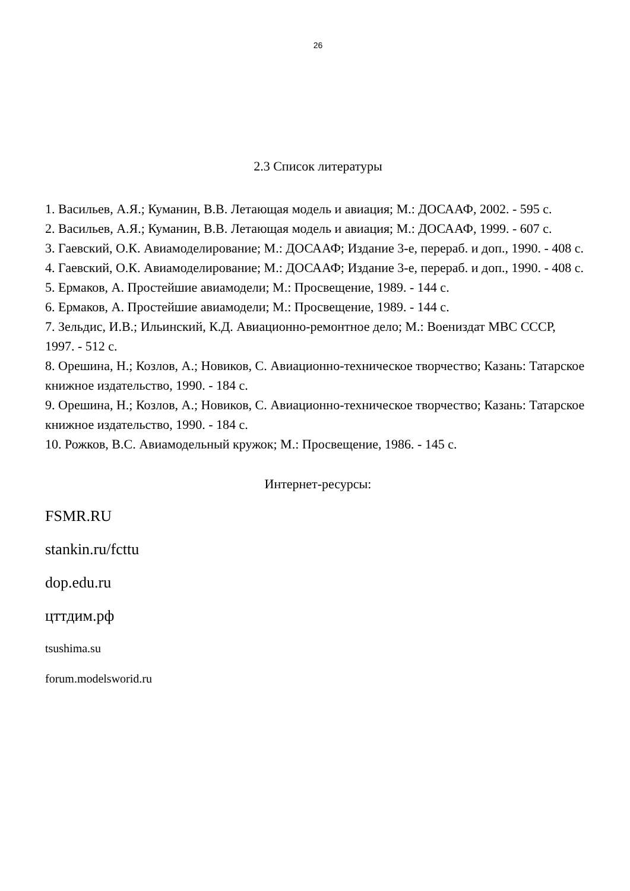26
2.3 Список литературы
1. Васильев, А.Я.; Куманин, В.В. Летающая модель и авиация; М.: ДОСААФ, 2002. - 595 с.
2. Васильев, А.Я.; Куманин, В.В. Летающая модель и авиация; М.: ДОСААФ, 1999. - 607 с.
3. Гаевский, О.К. Авиамоделирование; М.: ДОСААФ; Издание 3-е, перераб. и доп., 1990. - 408 с.
4. Гаевский, О.К. Авиамоделирование; М.: ДОСААФ; Издание 3-е, перераб. и доп., 1990. - 408 с.
5. Ермаков, А. Простейшие авиамодели; М.: Просвещение, 1989. - 144 с.
6. Ермаков, А. Простейшие авиамодели; М.: Просвещение, 1989. - 144 с.
7. Зельдис, И.В.; Ильинский, К.Д. Авиационно-ремонтное дело; М.: Воениздат МВС СССР, 1997. - 512 с.
8. Орешина, Н.; Козлов, А.; Новиков, С. Авиационно-техническое творчество; Казань: Татарское книжное издательство, 1990. - 184 с.
9. Орешина, Н.; Козлов, А.; Новиков, С. Авиационно-техническое творчество; Казань: Татарское книжное издательство, 1990. - 184 с.
10. Рожков, В.С. Авиамодельный кружок; М.: Просвещение, 1986. - 145 с.
Интернет-ресурсы:
FSMR.RU
stankin.ru/fcttu
dop.edu.ru
цттдим.рф
tsushima.su
forum.modelsworid.ru